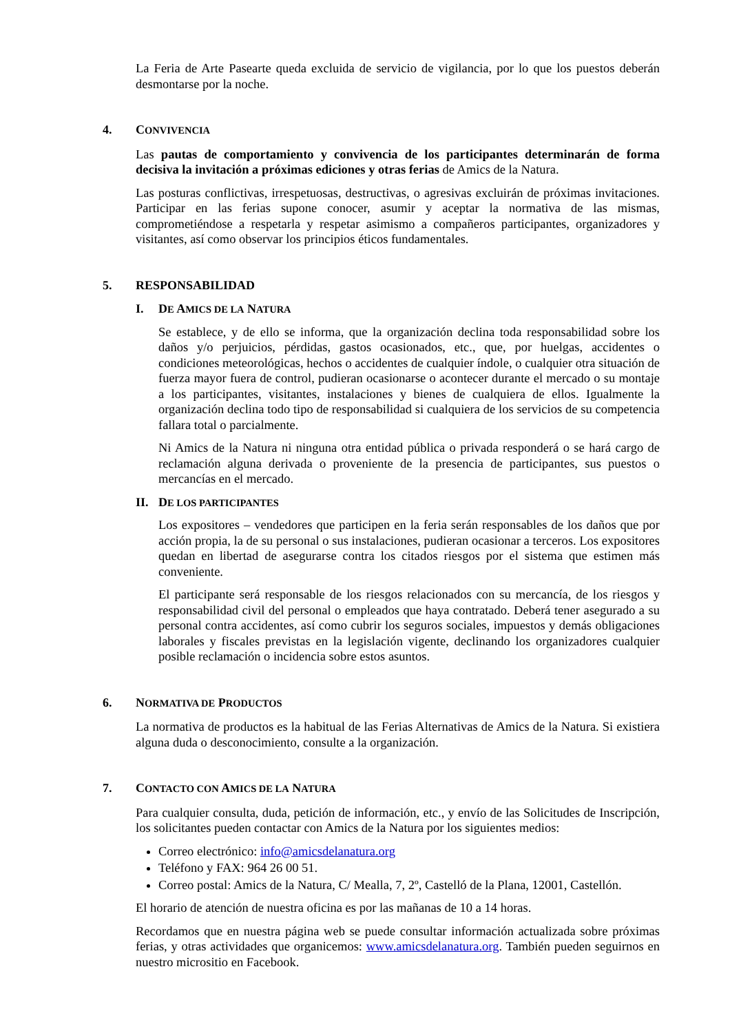La Feria de Arte Pasearte queda excluida de servicio de vigilancia, por lo que los puestos deberán desmontarse por la noche.
4. CONVIVENCIA
Las pautas de comportamiento y convivencia de los participantes determinarán de forma decisiva la invitación a próximas ediciones y otras ferias de Amics de la Natura.
Las posturas conflictivas, irrespetuosas, destructivas, o agresivas excluirán de próximas invitaciones. Participar en las ferias supone conocer, asumir y aceptar la normativa de las mismas, comprometiéndose a respetarla y respetar asimismo a compañeros participantes, organizadores y visitantes, así como observar los principios éticos fundamentales.
5. RESPONSABILIDAD
I. DE AMICS DE LA NATURA
Se establece, y de ello se informa, que la organización declina toda responsabilidad sobre los daños y/o perjuicios, pérdidas, gastos ocasionados, etc., que, por huelgas, accidentes o condiciones meteorológicas, hechos o accidentes de cualquier índole, o cualquier otra situación de fuerza mayor fuera de control, pudieran ocasionarse o acontecer durante el mercado o su montaje a los participantes, visitantes, instalaciones y bienes de cualquiera de ellos. Igualmente la organización declina todo tipo de responsabilidad si cualquiera de los servicios de su competencia fallara total o parcialmente.
Ni Amics de la Natura ni ninguna otra entidad pública o privada responderá o se hará cargo de reclamación alguna derivada o proveniente de la presencia de participantes, sus puestos o mercancías en el mercado.
II. DE LOS PARTICIPANTES
Los expositores – vendedores que participen en la feria serán responsables de los daños que por acción propia, la de su personal o sus instalaciones, pudieran ocasionar a terceros. Los expositores quedan en libertad de asegurarse contra los citados riesgos por el sistema que estimen más conveniente.
El participante será responsable de los riesgos relacionados con su mercancía, de los riesgos y responsabilidad civil del personal o empleados que haya contratado. Deberá tener asegurado a su personal contra accidentes, así como cubrir los seguros sociales, impuestos y demás obligaciones laborales y fiscales previstas en la legislación vigente, declinando los organizadores cualquier posible reclamación o incidencia sobre estos asuntos.
6. NORMATIVA DE PRODUCTOS
La normativa de productos es la habitual de las Ferias Alternativas de Amics de la Natura. Si existiera alguna duda o desconocimiento, consulte a la organización.
7. CONTACTO CON AMICS DE LA NATURA
Para cualquier consulta, duda, petición de información, etc., y envío de las Solicitudes de Inscripción, los solicitantes pueden contactar con Amics de la Natura por los siguientes medios:
Correo electrónico: info@amicsdelanatura.org
Teléfono y FAX: 964 26 00 51.
Correo postal: Amics de la Natura, C/ Mealla, 7, 2º, Castelló de la Plana, 12001, Castellón.
El horario de atención de nuestra oficina es por las mañanas de 10 a 14 horas.
Recordamos que en nuestra página web se puede consultar información actualizada sobre próximas ferias, y otras actividades que organicemos: www.amicsdelanatura.org. También pueden seguirnos en nuestro micrositio en Facebook.